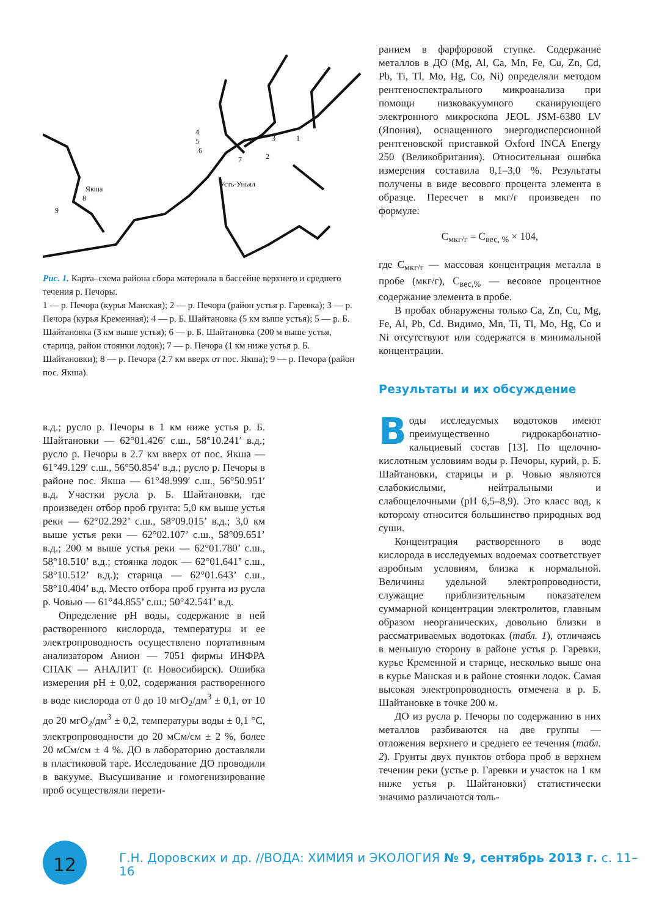4
5
6
7
Якша
8
9
Усть-Уньял
3
1
2
Рис. 1. Карта–схема района сбора материала в бассейне верхнего и среднего течения р. Печоры.
1 — р. Печора (курья Манская); 2 — р. Печора (район устья р. Гаревка); 3 — р. Печора (курья Кременная); 4 — р. Б. Шайтановка (5 км выше устья); 5 — р. Б. Шайтановка (3 км выше устья); 6 — р. Б. Шайтановка (200 м выше устья, старица, район стоянки лодок); 7 — р. Печора (1 км ниже устья р. Б. Шайтановки); 8 — р. Печора (2.7 км вверх от пос. Якша); 9 — р. Печора (район пос. Якша).
в.д.; русло р. Печоры в 1 км ниже устья р. Б. Шайтановки — 62°01.426′ с.ш., 58°10.241′ в.д.; русло р. Печоры в 2.7 км вверх от пос. Якша — 61°49.129′ с.ш., 56°50.854′ в.д.; русло р. Печоры в районе пос. Якша — 61°48.999′ с.ш., 56°50.951′ в.д. Участки русла р. Б. Шайтановки, где произведен отбор проб грунта: 5,0 км выше устья реки — 62°02.292’ с.ш., 58°09.015’ в.д.; 3,0 км выше устья реки — 62°02.107’ с.ш., 58°09.651’ в.д.; 200 м выше устья реки — 62°01.780’ с.ш., 58°10.510’ в.д.; стоянка лодок — 62°01.641’ с.ш., 58°10.512’ в.д.); старица — 62°01.643’ с.ш., 58°10.404’ в.д. Место отбора проб грунта из русла р. Човью — 61°44.855’ с.ш.; 50°42.541’ в.д.
Определение pH воды, содержание в ней растворенного кислорода, температуры и ее электропроводность осуществлено портативным анализатором Анион — 7051 фирмы ИНФРА СПАК — АНАЛИТ (г. Новосибирск). Ошибка измерения pH ± 0,02, содержания растворенного в воде кислорода от 0 до 10 мгO<sub>2</sub>/дм<sup>3</sup> ± 0,1, от 10 до 20 мгO<sub>2</sub>/дм<sup>3</sup> ± 0,2, температуры воды ± 0,1 °С, электропроводности до 20 мСм/см ± 2 %, более 20 мСм/см ± 4 %. ДО в лабораторию доставляли в пластиковой таре. Исследование ДО проводили в вакууме. Высушивание и гомогенизирование проб осуществляли перети-
ранием в фарфоровой ступке. Содержание металлов в ДО (Mg, Al, Ca, Mn, Fe, Cu, Zn, Cd, Pb, Ti, Tl, Mo, Hg, Co, Ni) определяли методом рентгеноспектрального микроанализа при помощи низковакуумного сканирующего электронного микроскопа JEOL JSM-6380 LV (Япония), оснащенного энергодисперсионной рентгеновской приставкой Oxford INCA Energy 250 (Великобритания). Относительная ошибка измерения составила 0,1–3,0 %. Результаты получены в виде весового процента элемента в образце. Пересчет в мкг/г произведен по формуле:
C<sub>мкг/г</sub> = C<sub>вес, %</sub> × 104,
где C<sub>мкг/г</sub> — массовая концентрация металла в пробе (мкг/г), C<sub>вес,%</sub> — весовое процентное содержание элемента в пробе.
В пробах обнаружены только Ca, Zn, Cu, Mg, Fe, Al, Pb, Cd. Видимо, Mn, Ti, Tl, Mo, Hg, Co и Ni отсутствуют или содержатся в минимальной концентрации.
Результаты и их обсуждение
Воды исследуемых водотоков имеют преимущественно гидрокарбонатно-кальциевый состав [13]. По щелочно-кислотным условиям воды р. Печоры, курий, р. Б. Шайтановки, старицы и р. Човью являются слабокислыми, нейтральными и слабощелочными (pH 6,5–8,9). Это класс вод, к которому относится большинство природных вод суши.
Концентрация растворенного в воде кислорода в исследуемых водоемах соответствует аэробным условиям, близка к нормальной. Величины удельной электропроводности, служащие приблизительным показателем суммарной концентрации электролитов, главным образом неорганических, довольно близки в рассматриваемых водотоках (табл. 1), отличаясь в меньшую сторону в районе устья р. Гаревки, курье Кременной и старице, несколько выше она в курье Манская и в районе стоянки лодок. Самая высокая электропроводность отмечена в р. Б. Шайтановке в точке 200 м.
ДО из русла р. Печоры по содержанию в них металлов разбиваются на две группы — отложения верхнего и среднего ее течения (табл. 2). Грунты двух пунктов отбора проб в верхнем течении реки (устье р. Гаревки и участок на 1 км ниже устья р. Шайтановки) статистически значимо различаются толь-
12
Г.Н. Доровских и др. //ВОДА: ХИМИЯ и ЭКОЛОГИЯ № 9, сентябрь 2013 г. с. 11–16